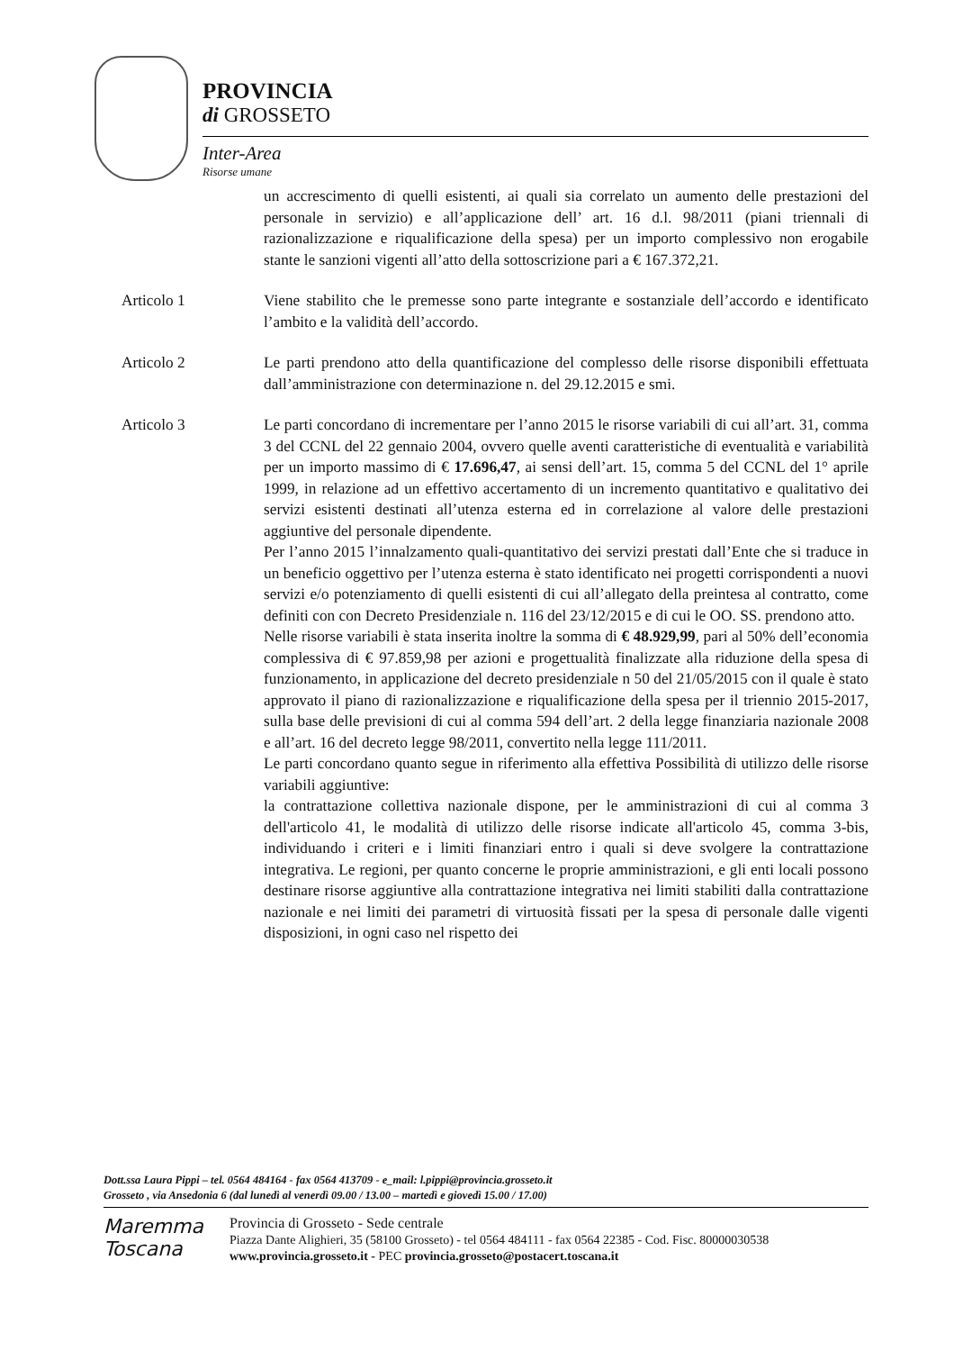PROVINCIA
di GROSSETO
Inter-Area
Risorse umane
un accrescimento di quelli esistenti, ai quali sia correlato un aumento delle prestazioni del personale in servizio) e all’applicazione dell’ art. 16 d.l. 98/2011 (piani triennali di razionalizzazione e riqualificazione della spesa) per un importo complessivo non erogabile stante le sanzioni vigenti all’atto della sottoscrizione pari a € 167.372,21.
Articolo 1 Viene stabilito che le premesse sono parte integrante e sostanziale dell’accordo e identificato l’ambito e la validità dell’accordo.
Articolo 2 Le parti prendono atto della quantificazione del complesso delle risorse disponibili effettuata dall’amministrazione con determinazione n. del 29.12.2015 e smi.
Articolo 3 Le parti concordano di incrementare per l’anno 2015 le risorse variabili di cui all’art. 31, comma 3 del CCNL del 22 gennaio 2004, ovvero quelle aventi caratteristiche di eventualità e variabilità per un importo massimo di € 17.696,47, ai sensi dell’art. 15, comma 5 del CCNL del 1° aprile 1999, in relazione ad un effettivo accertamento di un incremento quantitativo e qualitativo dei servizi esistenti destinati all’utenza esterna ed in correlazione al valore delle prestazioni aggiuntive del personale dipendente.
Per l’anno 2015 l’innalzamento quali-quantitativo dei servizi prestati dall’Ente che si traduce in un beneficio oggettivo per l’utenza esterna è stato identificato nei progetti corrispondenti a nuovi servizi e/o potenziamento di quelli esistenti di cui all’allegato della preintesa al contratto, come definiti con con Decreto Presidenziale n. 116 del 23/12/2015 e di cui le OO. SS. prendono atto.
Nelle risorse variabili è stata inserita inoltre la somma di € 48.929,99, pari al 50% dell’economia complessiva di € 97.859,98 per azioni e progettualità finalizzate alla riduzione della spesa di funzionamento, in applicazione del decreto presidenziale n 50 del 21/05/2015 con il quale è stato approvato il piano di razionalizzazione e riqualificazione della spesa per il triennio 2015-2017, sulla base delle previsioni di cui al comma 594 dell’art. 2 della legge finanziaria nazionale 2008 e all’art. 16 del decreto legge 98/2011, convertito nella legge 111/2011.
Le parti concordano quanto segue in riferimento alla effettiva Possibilità di utilizzo delle risorse variabili aggiuntive:
la contrattazione collettiva nazionale dispone, per le amministrazioni di cui al comma 3 dell'articolo 41, le modalità di utilizzo delle risorse indicate all'articolo 45, comma 3-bis, individuando i criteri e i limiti finanziari entro i quali si deve svolgere la contrattazione integrativa. Le regioni, per quanto concerne le proprie amministrazioni, e gli enti locali possono destinare risorse aggiuntive alla contrattazione integrativa nei limiti stabiliti dalla contrattazione nazionale e nei limiti dei parametri di virtuosità fissati per la spesa di personale dalle vigenti disposizioni, in ogni caso nel rispetto dei
Dott.ssa Laura Pippi – tel. 0564 484164 - fax 0564 413709 - e_mail: l.pippi@provincia.grosseto.it
Grosseto , via Ansedonia 6 (dal lunedì al venerdì 09.00 / 13.00 – martedì e giovedì 15.00 / 17.00)
Maremma
Toscana
Provincia di Grosseto - Sede centrale
Piazza Dante Alighieri, 35 (58100 Grosseto) - tel 0564 484111 - fax 0564 22385 - Cod. Fisc. 80000030538
www.provincia.grosseto.it - PEC provincia.grosseto@postacert.toscana.it